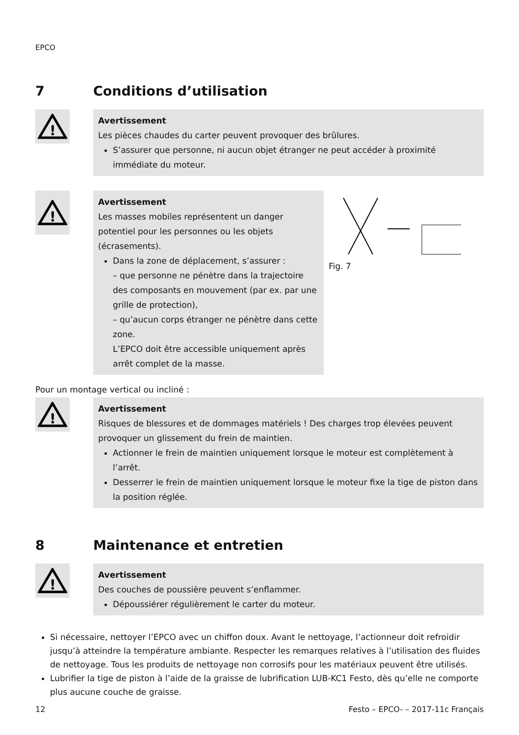EPCO
7 Conditions d’utilisation
!
Avertissement
Les pièces chaudes du carter peuvent provoquer des brûlures.
S’assurer que personne, ni aucun objet étranger ne peut accéder à proximité immédiate du moteur.
!
Avertissement
Les masses mobiles représentent un danger potentiel pour les personnes ou les objets (écrasements).
Dans la zone de déplacement, s’assurer :
– que personne ne pénètre dans la trajectoire des composants en mouvement (par ex. par une grille de protection),
– qu’aucun corps étranger ne pénètre dans cette zone.
L’EPCO doit être accessible uniquement après arrêt complet de la masse.
Fig. 7
Pour un montage vertical ou incliné :
!
Avertissement
Risques de blessures et de dommages matériels ! Des charges trop élevées peuvent provoquer un glissement du frein de maintien.
Actionner le frein de maintien uniquement lorsque le moteur est complètement à l’arrêt.
Desserrer le frein de maintien uniquement lorsque le moteur fixe la tige de piston dans la position réglée.
8 Maintenance et entretien
!
Avertissement
Des couches de poussière peuvent s’enflammer.
Dépoussiérer régulièrement le carter du moteur.
Si nécessaire, nettoyer l’EPCO avec un chiffon doux. Avant le nettoyage, l’actionneur doit refroidir jusqu’à atteindre la température ambiante. Respecter les remarques relatives à l’utilisation des fluides de nettoyage. Tous les produits de nettoyage non corrosifs pour les matériaux peuvent être utilisés.
Lubrifier la tige de piston à l’aide de la graisse de lubrification LUB-KC1 Festo, dès qu’elle ne comporte plus aucune couche de graisse.
12 Festo – EPCO- – 2017-11c Français